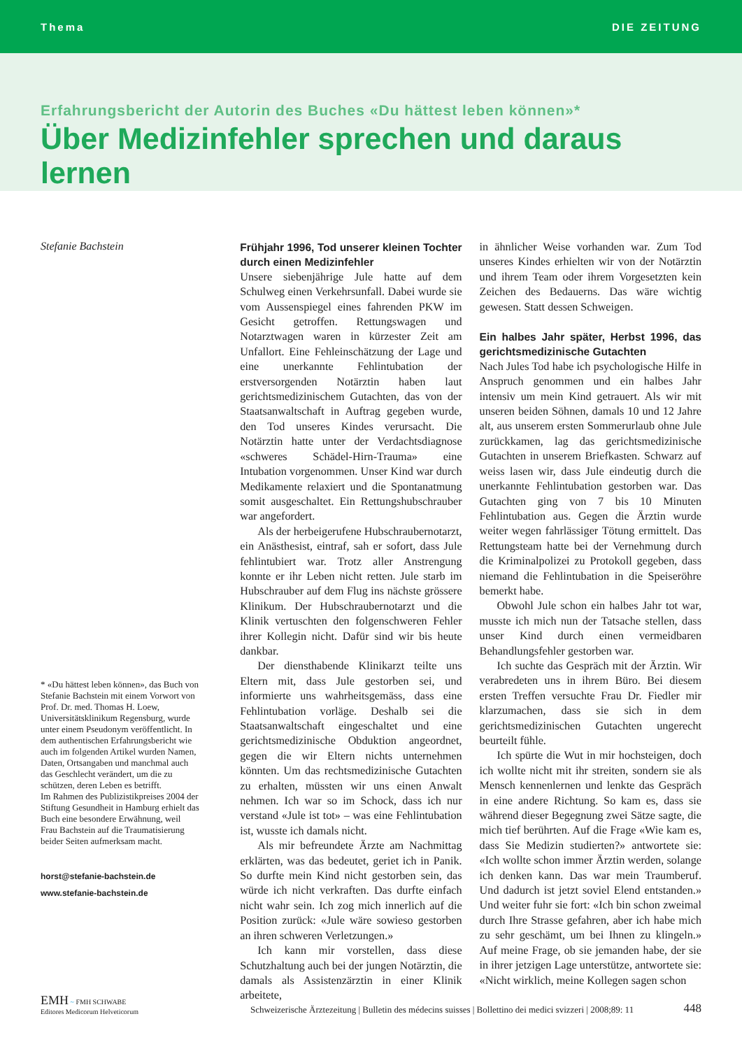Thema DIE ZEITUNG
Erfahrungsbericht der Autorin des Buches «Du hättest leben können»*
Über Medizinfehler sprechen und daraus lernen
Stefanie Bachstein
* «Du hättest leben können», das Buch von Stefanie Bachstein mit einem Vorwort von Prof. Dr. med. Thomas H. Loew, Universitätsklinikum Regensburg, wurde unter einem Pseudonym veröffentlicht. In dem authentischen Erfahrungsbericht wie auch im folgenden Artikel wurden Namen, Daten, Ortsangaben und manchmal auch das Geschlecht verändert, um die zu schützen, deren Leben es betrifft.
Im Rahmen des Publizistikpreises 2004 der Stiftung Gesundheit in Hamburg erhielt das Buch eine besondere Erwähnung, weil Frau Bachstein auf die Traumatisierung beider Seiten aufmerksam macht.
horst@stefanie-bachstein.de
www.stefanie-bachstein.de
Frühjahr 1996, Tod unserer kleinen Tochter durch einen Medizinfehler
Unsere siebenjährige Jule hatte auf dem Schulweg einen Verkehrsunfall. Dabei wurde sie vom Aussenspiegel eines fahrenden PKW im Gesicht getroffen. Rettungswagen und Notarztwagen waren in kürzester Zeit am Unfallort. Eine Fehleinschätzung der Lage und eine unerkannte Fehlintubation der erstversorgenden Notärztin haben laut gerichtsmedizinischem Gutachten, das von der Staatsanwaltschaft in Auftrag gegeben wurde, den Tod unseres Kindes verursacht. Die Notärztin hatte unter der Verdachtsdiagnose «schweres Schädel-Hirn-Trauma» eine Intubation vorgenommen. Unser Kind war durch Medikamente relaxiert und die Spontanatmung somit ausgeschaltet. Ein Rettungshubschrauber war angefordert.
Als der herbeigerufene Hubschraubernotarzt, ein Anästhesist, eintraf, sah er sofort, dass Jule fehlintubiert war. Trotz aller Anstrengung konnte er ihr Leben nicht retten. Jule starb im Hubschrauber auf dem Flug ins nächste grössere Klinikum. Der Hubschraubernotarzt und die Klinik vertuschten den folgenschweren Fehler ihrer Kollegin nicht. Dafür sind wir bis heute dankbar.
Der diensthabende Klinikarzt teilte uns Eltern mit, dass Jule gestorben sei, und informierte uns wahrheitsgemäss, dass eine Fehlintubation vorläge. Deshalb sei die Staatsanwaltschaft eingeschaltet und eine gerichtsmedizinische Obduktion angeordnet, gegen die wir Eltern nichts unternehmen könnten. Um das rechtsmedizinische Gutachten zu erhalten, müssten wir uns einen Anwalt nehmen. Ich war so im Schock, dass ich nur verstand «Jule ist tot» – was eine Fehlintubation ist, wusste ich damals nicht.
Als mir befreundete Ärzte am Nachmittag erklärten, was das bedeutet, geriet ich in Panik. So durfte mein Kind nicht gestorben sein, das würde ich nicht verkraften. Das durfte einfach nicht wahr sein. Ich zog mich innerlich auf die Position zurück: «Jule wäre sowieso gestorben an ihren schweren Verletzungen.»
Ich kann mir vorstellen, dass diese Schutzhaltung auch bei der jungen Notärztin, die damals als Assistenzärztin in einer Klinik arbeitete,
in ähnlicher Weise vorhanden war. Zum Tod unseres Kindes erhielten wir von der Notärztin und ihrem Team oder ihrem Vorgesetzten kein Zeichen des Bedauerns. Das wäre wichtig gewesen. Statt dessen Schweigen.
Ein halbes Jahr später, Herbst 1996, das gerichtsmedizinische Gutachten
Nach Jules Tod habe ich psychologische Hilfe in Anspruch genommen und ein halbes Jahr intensiv um mein Kind getrauert. Als wir mit unseren beiden Söhnen, damals 10 und 12 Jahre alt, aus unserem ersten Sommerurlaub ohne Jule zurückkamen, lag das gerichtsmedizinische Gutachten in unserem Briefkasten. Schwarz auf weiss lasen wir, dass Jule eindeutig durch die unerkannte Fehlintubation gestorben war. Das Gutachten ging von 7 bis 10 Minuten Fehlintubation aus. Gegen die Ärztin wurde weiter wegen fahrlässiger Tötung ermittelt. Das Rettungsteam hatte bei der Vernehmung durch die Kriminalpolizei zu Protokoll gegeben, dass niemand die Fehlintubation in die Speiseröhre bemerkt habe.
Obwohl Jule schon ein halbes Jahr tot war, musste ich mich nun der Tatsache stellen, dass unser Kind durch einen vermeidbaren Behandlungsfehler gestorben war.
Ich suchte das Gespräch mit der Ärztin. Wir verabredeten uns in ihrem Büro. Bei diesem ersten Treffen versuchte Frau Dr. Fiedler mir klarzumachen, dass sie sich in dem gerichtsmedizinischen Gutachten ungerecht beurteilt fühle.
Ich spürte die Wut in mir hochsteigen, doch ich wollte nicht mit ihr streiten, sondern sie als Mensch kennenlernen und lenkte das Gespräch in eine andere Richtung. So kam es, dass sie während dieser Begegnung zwei Sätze sagte, die mich tief berührten. Auf die Frage «Wie kam es, dass Sie Medizin studierten?» antwortete sie: «Ich wollte schon immer Ärztin werden, solange ich denken kann. Das war mein Traumberuf. Und dadurch ist jetzt soviel Elend entstanden.» Und weiter fuhr sie fort: «Ich bin schon zweimal durch Ihre Strasse gefahren, aber ich habe mich zu sehr geschämt, um bei Ihnen zu klingeln.» Auf meine Frage, ob sie jemanden habe, der sie in ihrer jetzigen Lage unterstütze, antwortete sie: «Nicht wirklich, meine Kollegen sagen schon
EMH ~ FMH SCHWABE
Editores Medicorum Helveticorum
Schweizerische Ärztezeitung | Bulletin des médecins suisses | Bollettino dei medici svizzeri | 2008;89: 11
448